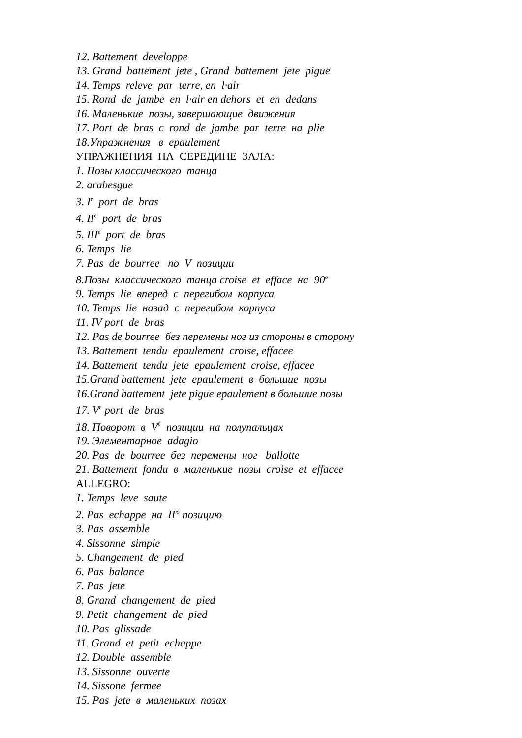12. Battement developpe
13. Grand battement jete , Grand battement jete pigue
14. Temps releve par terre, en l·air
15. Rond de jambe en l·air en dehors et en dedans
16. Маленькие позы, завершающие движения
17. Port de bras с rond de jambe par terre на plie
18.Упражнения в epaulement
УПРАЖНЕНИЯ НА СЕРЕДИНЕ ЗАЛА:
1. Позы классического танца
2. arabesgue
3. I<sup>e</sup> port de bras
4. II<sup>e</sup> port de bras
5. III<sup>e</sup> port de bras
6. Temps lie
7. Pas de bourree по V позиции
8.Позы классического танца croise et efface на 90<sup>o</sup>
9. Temps lie вперед с перегибом корпуса
10. Temps lie назад с перегибом корпуса
11. IV port de bras
12. Pas de bourree без перемены ног из стороны в сторону
13. Battement tendu epaulement croise, effacee
14. Battement tendu jete epaulement croise, effacee
15.Grand battement jete epaulement в большие позы
16.Grand battement jete pigue epaulement в большие позы
17. V<sup>e</sup> port de bras
18. Поворот в V<sup>й</sup> позиции на полупальцах
19. Элементарное adagio
20. Pas de bourree без перемены ног ballotte
21. Battement fondu в маленькие позы croise et effacee
ALLEGRO:
1. Temps leve saute
2. Pas echappe на II<sup>ю</sup> позицию
3. Pas assemble
4. Sissonne simple
5. Changement de pied
6. Pas balance
7. Pas jete
8. Grand changement de pied
9. Petit changement de pied
10. Pas glissade
11. Grand et petit echappe
12. Double assemble
13. Sissonne ouverte
14. Sissone fermee
15. Pas jete в маленьких позах